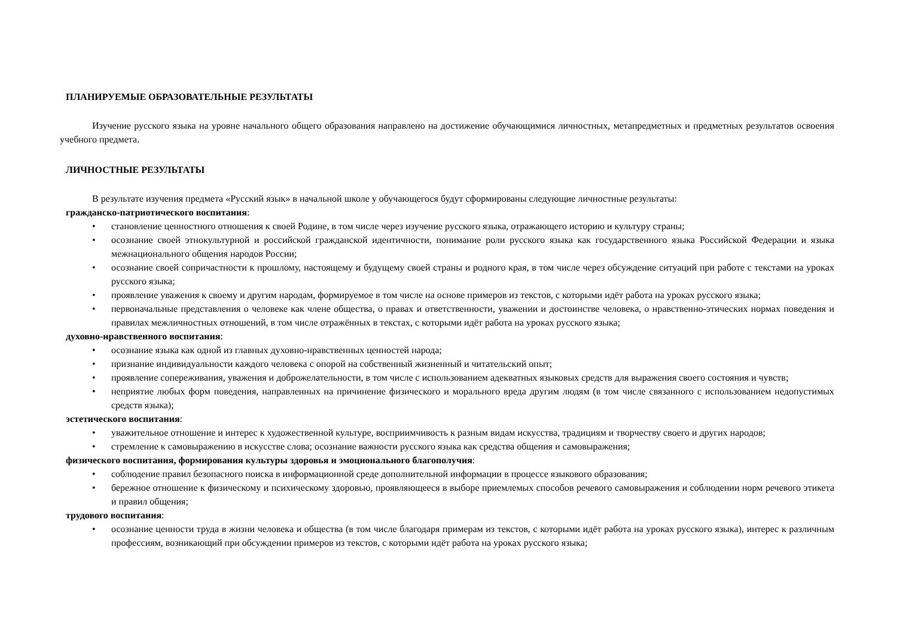ПЛАНИРУЕМЫЕ ОБРАЗОВАТЕЛЬНЫЕ РЕЗУЛЬТАТЫ
Изучение русского языка на уровне начального общего образования направлено на достижение обучающимися личностных, метапредметных и предметных результатов освоения учебного предмета.
ЛИЧНОСТНЫЕ РЕЗУЛЬТАТЫ
В результате изучения предмета «Русский язык» в начальной школе у обучающегося будут сформированы следующие личностные результаты:
гражданско-патриотического воспитания:
• становление ценностного отношения к своей Родине, в том числе через изучение русского языка, отражающего историю и культуру страны;
• осознание своей этнокультурной и российской гражданской идентичности, понимание роли русского языка как государственного языка Российской Федерации и языка межнационального общения народов России;
• осознание своей сопричастности к прошлому, настоящему и будущему своей страны и родного края, в том числе через обсуждение ситуаций при работе с текстами на уроках русского языка;
• проявление уважения к своему и другим народам, формируемое в том числе на основе примеров из текстов, с которыми идёт работа на уроках русского языка;
• первоначальные представления о человеке как члене общества, о правах и ответственности, уважении и достоинстве человека, о нравственно-этических нормах поведения и правилах межличностных отношений, в том числе отражённых в текстах, с которыми идёт работа на уроках русского языка;
духовно-нравственного воспитания:
• осознание языка как одной из главных духовно-нравственных ценностей народа;
• признание индивидуальности каждого человека с опорой на собственный жизненный и читательский опыт;
• проявление сопереживания, уважения и доброжелательности, в том числе с использованием адекватных языковых средств для выражения своего состояния и чувств;
• неприятие любых форм поведения, направленных на причинение физического и морального вреда другим людям (в том числе связанного с использованием недопустимых средств языка);
эстетического воспитания:
• уважительное отношение и интерес к художественной культуре, восприимчивость к разным видам искусства, традициям и творчеству своего и других народов;
• стремление к самовыражению в искусстве слова; осознание важности русского языка как средства общения и самовыражения;
физического воспитания, формирования культуры здоровья и эмоционального благополучия:
• соблюдение правил безопасного поиска в информационной среде дополнительной информации в процессе языкового образования;
• бережное отношение к физическому и психическому здоровью, проявляющееся в выборе приемлемых способов речевого самовыражения и соблюдении норм речевого этикета и правил общения;
трудового воспитания:
• осознание ценности труда в жизни человека и общества (в том числе благодаря примерам из текстов, с которыми идёт работа на уроках русского языка), интерес к различным профессиям, возникающий при обсуждении примеров из текстов, с которыми идёт работа на уроках русского языка;